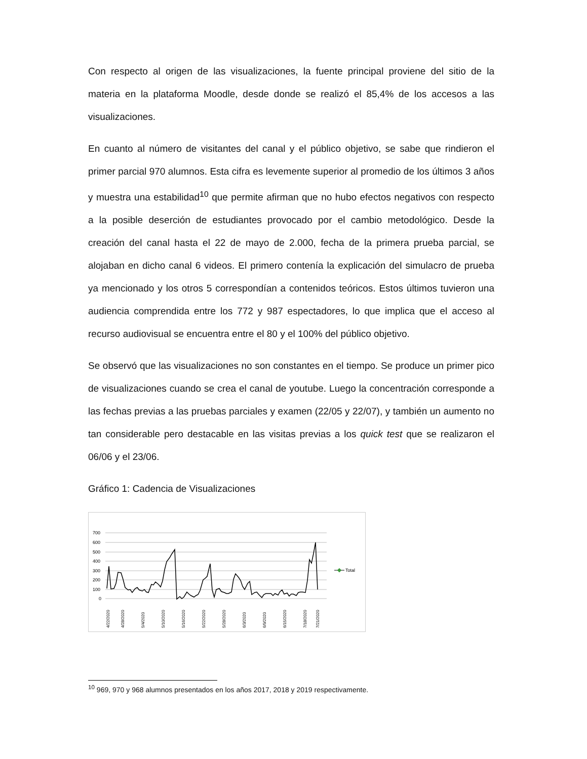Con respecto al origen de las visualizaciones, la fuente principal proviene del sitio de la materia en la plataforma Moodle, desde donde se realizó el 85,4% de los accesos a las visualizaciones.
En cuanto al número de visitantes del canal y el público objetivo, se sabe que rindieron el primer parcial 970 alumnos. Esta cifra es levemente superior al promedio de los últimos 3 años y muestra una estabilidad<sup>10</sup> que permite afirman que no hubo efectos negativos con respecto a la posible deserción de estudiantes provocado por el cambio metodológico. Desde la creación del canal hasta el 22 de mayo de 2.000, fecha de la primera prueba parcial, se alojaban en dicho canal 6 videos. El primero contenía la explicación del simulacro de prueba ya mencionado y los otros 5 correspondían a contenidos teóricos. Estos últimos tuvieron una audiencia comprendida entre los 772 y 987 espectadores, lo que implica que el acceso al recurso audiovisual se encuentra entre el 80 y el 100% del público objetivo.
Se observó que las visualizaciones no son constantes en el tiempo. Se produce un primer pico de visualizaciones cuando se crea el canal de youtube. Luego la concentración corresponde a las fechas previas a las pruebas parciales y examen (22/05 y 22/07), y también un aumento no tan considerable pero destacable en las visitas previas a los quick test que se realizaron el 06/06 y el 23/06.
Gráfico 1: Cadencia de Visualizaciones
700
600
500
400
300
200
100
0
Total
4/22/2020
4/28/2020
5/4/2020
5/10/2020
5/16/2020
5/22/2020
5/28/2020
6/3/2020
6/9/2020
6/15/2020
7/18/2020
7/21/2020
<sup>10</sup> 969, 970 y 968 alumnos presentados en los años 2017, 2018 y 2019 respectivamente.